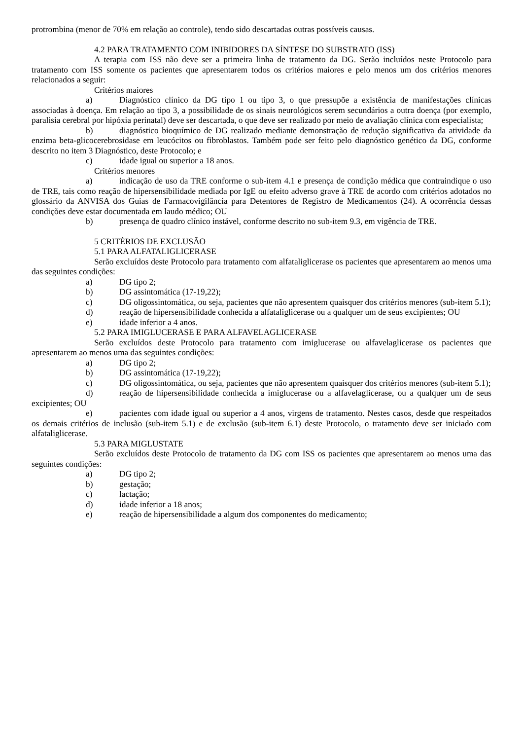protrombina (menor de 70% em relação ao controle), tendo sido descartadas outras possíveis causas.
4.2 PARA TRATAMENTO COM INIBIDORES DA SÍNTESE DO SUBSTRATO (ISS)
A terapia com ISS não deve ser a primeira linha de tratamento da DG. Serão incluídos neste Protocolo para tratamento com ISS somente os pacientes que apresentarem todos os critérios maiores e pelo menos um dos critérios menores relacionados a seguir:
Critérios maiores
a) Diagnóstico clínico da DG tipo 1 ou tipo 3, o que pressupõe a existência de manifestações clínicas associadas à doença. Em relação ao tipo 3, a possibilidade de os sinais neurológicos serem secundários a outra doença (por exemplo, paralisia cerebral por hipóxia perinatal) deve ser descartada, o que deve ser realizado por meio de avaliação clínica com especialista;
b) diagnóstico bioquímico de DG realizado mediante demonstração de redução significativa da atividade da enzima beta-glicocerebrosidase em leucócitos ou fibroblastos. Também pode ser feito pelo diagnóstico genético da DG, conforme descrito no item 3 Diagnóstico, deste Protocolo; e
c) idade igual ou superior a 18 anos.
Critérios menores
a) indicação de uso da TRE conforme o sub-item 4.1 e presença de condição médica que contraindique o uso de TRE, tais como reação de hipersensibilidade mediada por IgE ou efeito adverso grave à TRE de acordo com critérios adotados no glossário da ANVISA dos Guias de Farmacovigilância para Detentores de Registro de Medicamentos (24). A ocorrência dessas condições deve estar documentada em laudo médico; OU
b) presença de quadro clínico instável, conforme descrito no sub-item 9.3, em vigência de TRE.
5 CRITÉRIOS DE EXCLUSÃO
5.1 PARA ALFATALIGLICERASE
Serão excluídos deste Protocolo para tratamento com alfataliglicerase os pacientes que apresentarem ao menos uma das seguintes condições:
a) DG tipo 2;
b) DG assintomática (17-19,22);
c) DG oligossintomática, ou seja, pacientes que não apresentem quaisquer dos critérios menores (sub-item 5.1);
d) reação de hipersensibilidade conhecida a alfataliglicerase ou a qualquer um de seus excipientes; OU
e) idade inferior a 4 anos.
5.2 PARA IMIGLUCERASE E PARA ALFAVELAGLICERASE
Serão excluídos deste Protocolo para tratamento com imiglucerase ou alfavelaglicerase os pacientes que apresentarem ao menos uma das seguintes condições:
a) DG tipo 2;
b) DG assintomática (17-19,22);
c) DG oligossintomática, ou seja, pacientes que não apresentem quaisquer dos critérios menores (sub-item 5.1);
d) reação de hipersensibilidade conhecida a imiglucerase ou a alfavelaglicerase, ou a qualquer um de seus excipientes; OU
e) pacientes com idade igual ou superior a 4 anos, virgens de tratamento. Nestes casos, desde que respeitados os demais critérios de inclusão (sub-item 5.1) e de exclusão (sub-item 6.1) deste Protocolo, o tratamento deve ser iniciado com alfataliglicerase.
5.3 PARA MIGLUSTATE
Serão excluídos deste Protocolo de tratamento da DG com ISS os pacientes que apresentarem ao menos uma das seguintes condições:
a) DG tipo 2;
b) gestação;
c) lactação;
d) idade inferior a 18 anos;
e) reação de hipersensibilidade a algum dos componentes do medicamento;